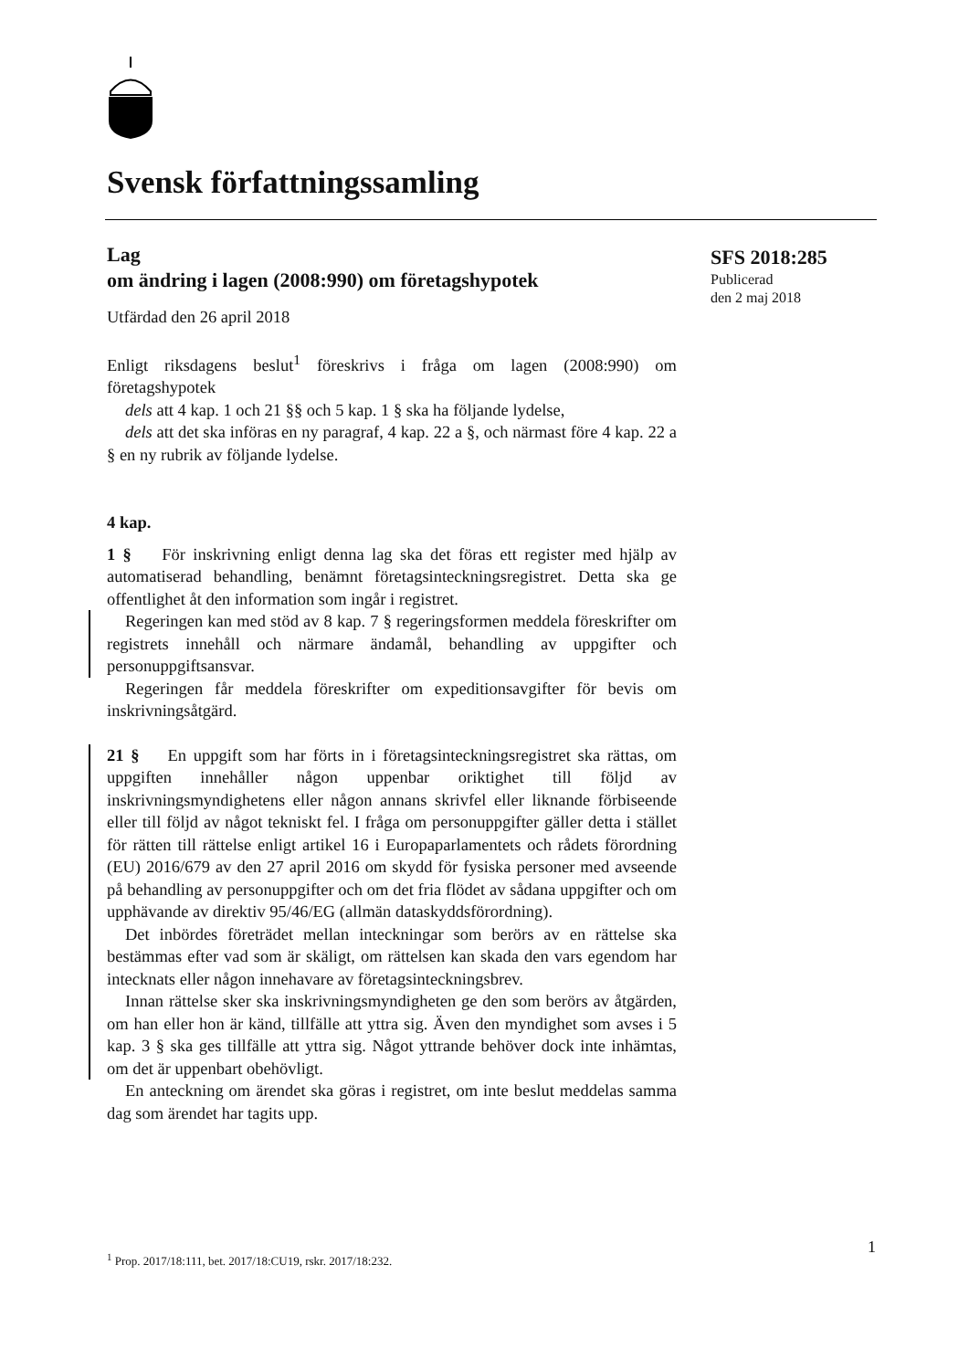Svensk författningssamling
SFS 2018:285
Publicerad
den 2 maj 2018
Lag
om ändring i lagen (2008:990) om företagshypotek
Utfärdad den 26 april 2018
Enligt riksdagens beslut<sup>1</sup> föreskrivs i fråga om lagen (2008:990) om företagshypotek
dels att 4 kap. 1 och 21 §§ och 5 kap. 1 § ska ha följande lydelse,
dels att det ska införas en ny paragraf, 4 kap. 22 a §, och närmast före 4 kap. 22 a § en ny rubrik av följande lydelse.
4 kap.
1 § För inskrivning enligt denna lag ska det föras ett register med hjälp av automatiserad behandling, benämnt företagsinteckningsregistret. Detta ska ge offentlighet åt den information som ingår i registret.
Regeringen kan med stöd av 8 kap. 7 § regeringsformen meddela föreskrifter om registrets innehåll och närmare ändamål, behandling av uppgifter och personuppgiftsansvar.
Regeringen får meddela föreskrifter om expeditionsavgifter för bevis om inskrivningsåtgärd.
21 § En uppgift som har förts in i företagsinteckningsregistret ska rättas, om uppgiften innehåller någon uppenbar oriktighet till följd av inskrivningsmyndighetens eller någon annans skrivfel eller liknande förbiseende eller till följd av något tekniskt fel. I fråga om personuppgifter gäller detta i stället för rätten till rättelse enligt artikel 16 i Europaparlamentets och rådets förordning (EU) 2016/679 av den 27 april 2016 om skydd för fysiska personer med avseende på behandling av personuppgifter och om det fria flödet av sådana uppgifter och om upphävande av direktiv 95/46/EG (allmän dataskyddsförordning).
Det inbördes företrädet mellan inteckningar som berörs av en rättelse ska bestämmas efter vad som är skäligt, om rättelsen kan skada den vars egendom har intecknats eller någon innehavare av företagsinteckningsbrev.
Innan rättelse sker ska inskrivningsmyndigheten ge den som berörs av åtgärden, om han eller hon är känd, tillfälle att yttra sig. Även den myndighet som avses i 5 kap. 3 § ska ges tillfälle att yttra sig. Något yttrande behöver dock inte inhämtas, om det är uppenbart obehövligt.
En anteckning om ärendet ska göras i registret, om inte beslut meddelas samma dag som ärendet har tagits upp.
1
<sup>1</sup> Prop. 2017/18:111, bet. 2017/18:CU19, rskr. 2017/18:232.